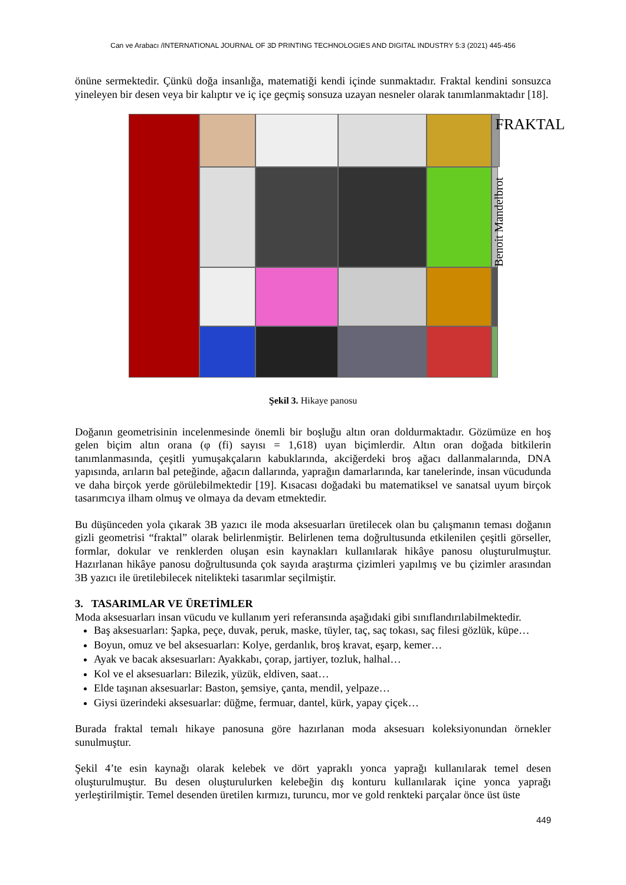Can ve Arabacı /INTERNATIONAL JOURNAL OF 3D PRINTING TECHNOLOGIES AND DIGITAL INDUSTRY 5:3 (2021) 445-456
önüne sermektedir. Çünkü doğa insanlığa, matematiği kendi içinde sunmaktadır. Fraktal kendini sonsuzca yineleyen bir desen veya bir kalıptır ve iç içe geçmiş sonsuza uzayan nesneler olarak tanımlanmaktadır [18].
FRAKTAL
Benoit Mandelbrot
Şekil 3. Hikaye panosu
Doğanın geometrisinin incelenmesinde önemli bir boşluğu altın oran doldurmaktadır. Gözümüze en hoş gelen biçim altın orana (φ (fi) sayısı = 1,618) uyan biçimlerdir. Altın oran doğada bitkilerin tanımlanmasında, çeşitli yumuşakçaların kabuklarında, akciğerdeki broş ağacı dallanmalarında, DNA yapısında, arıların bal peteğinde, ağacın dallarında, yaprağın damarlarında, kar tanelerinde, insan vücudunda ve daha birçok yerde görülebilmektedir [19]. Kısacası doğadaki bu matematiksel ve sanatsal uyum birçok tasarımcıya ilham olmuş ve olmaya da devam etmektedir.
Bu düşünceden yola çıkarak 3B yazıcı ile moda aksesuarları üretilecek olan bu çalışmanın teması doğanın gizli geometrisi “fraktal” olarak belirlenmiştir. Belirlenen tema doğrultusunda etkilenilen çeşitli görseller, formlar, dokular ve renklerden oluşan esin kaynakları kullanılarak hikâye panosu oluşturulmuştur. Hazırlanan hikâye panosu doğrultusunda çok sayıda araştırma çizimleri yapılmış ve bu çizimler arasından 3B yazıcı ile üretilebilecek nitelikteki tasarımlar seçilmiştir.
3. TASARIMLAR VE ÜRETİMLER
Moda aksesuarları insan vücudu ve kullanım yeri referansında aşağıdaki gibi sınıflandırılabilmektedir.
Baş aksesuarları: Şapka, peçe, duvak, peruk, maske, tüyler, taç, saç tokası, saç filesi gözlük, küpe…
Boyun, omuz ve bel aksesuarları: Kolye, gerdanlık, broş kravat, eşarp, kemer…
Ayak ve bacak aksesuarları: Ayakkabı, çorap, jartiyer, tozluk, halhal…
Kol ve el aksesuarları: Bilezik, yüzük, eldiven, saat…
Elde taşınan aksesuarlar: Baston, şemsiye, çanta, mendil, yelpaze…
Giysi üzerindeki aksesuarlar: düğme, fermuar, dantel, kürk, yapay çiçek…
Burada fraktal temalı hikaye panosuna göre hazırlanan moda aksesuarı koleksiyonundan örnekler sunulmuştur.
Şekil 4’te esin kaynağı olarak kelebek ve dört yapraklı yonca yaprağı kullanılarak temel desen oluşturulmuştur. Bu desen oluşturulurken kelebeğin dış konturu kullanılarak içine yonca yaprağı yerleştirilmiştir. Temel desenden üretilen kırmızı, turuncu, mor ve gold renkteki parçalar önce üst üste
449